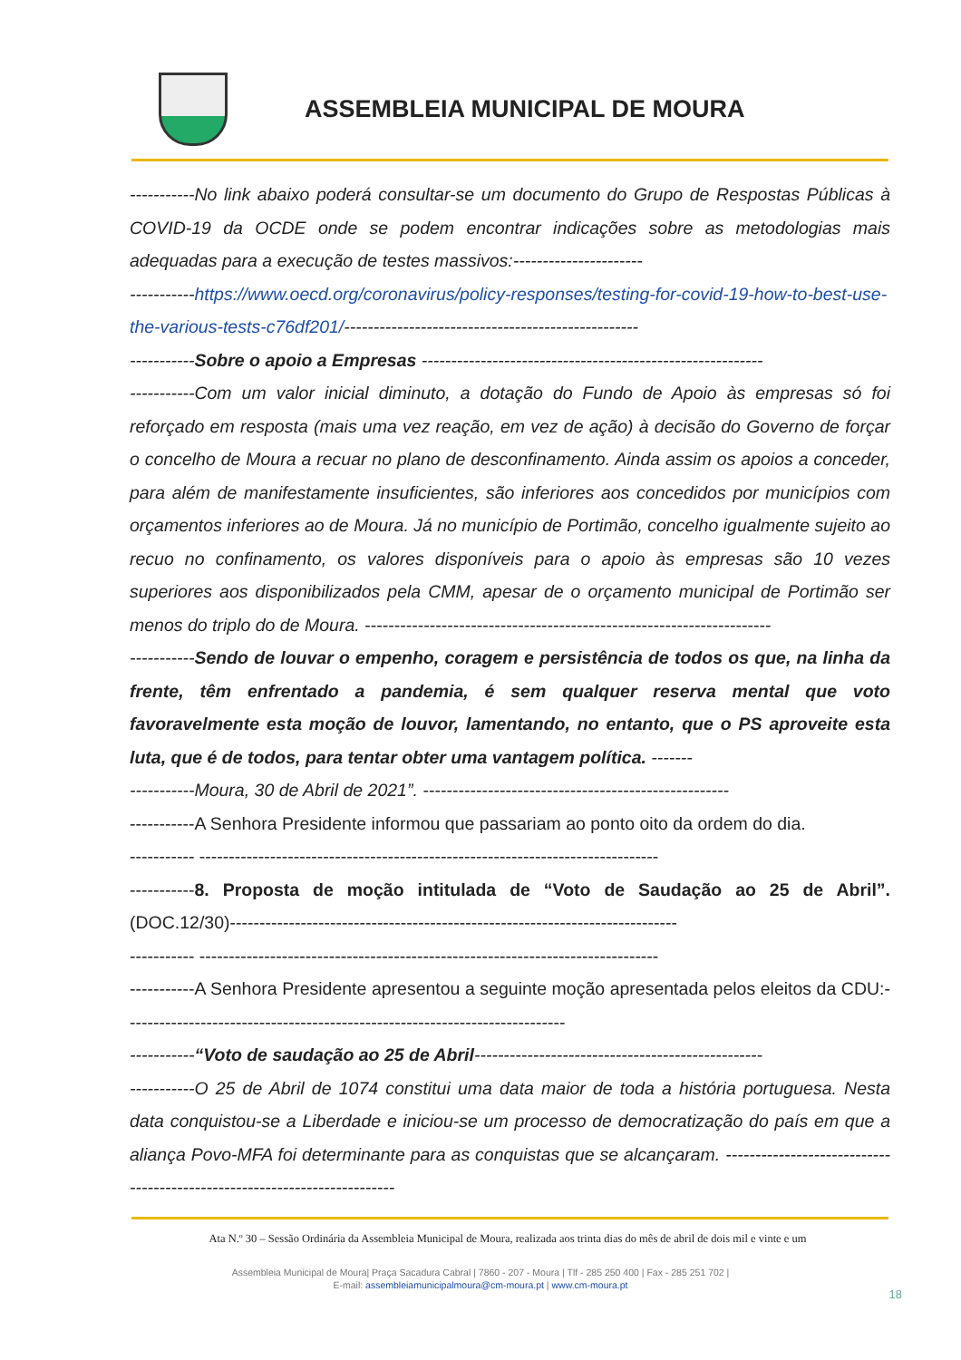ASSEMBLEIA MUNICIPAL DE MOURA
-----------No link abaixo poderá consultar-se um documento do Grupo de Respostas Públicas à COVID-19 da OCDE onde se podem encontrar indicações sobre as metodologias mais adequadas para a execução de testes massivos:----------------------
-----------https://www.oecd.org/coronavirus/policy-responses/testing-for-covid-19-how-to-best-use-the-various-tests-c76df201/--------------------------------------------------
-----------Sobre o apoio a Empresas ----------------------------------------------------------
-----------Com um valor inicial diminuto, a dotação do Fundo de Apoio às empresas só foi reforçado em resposta (mais uma vez reação, em vez de ação) à decisão do Governo de forçar o concelho de Moura a recuar no plano de desconfinamento. Ainda assim os apoios a conceder, para além de manifestamente insuficientes, são inferiores aos concedidos por municípios com orçamentos inferiores ao de Moura. Já no município de Portimão, concelho igualmente sujeito ao recuo no confinamento, os valores disponíveis para o apoio às empresas são 10 vezes superiores aos disponibilizados pela CMM, apesar de o orçamento municipal de Portimão ser menos do triplo do de Moura. ---------------------------------------------------------------------
-----------Sendo de louvar o empenho, coragem e persistência de todos os que, na linha da frente, têm enfrentado a pandemia, é sem qualquer reserva mental que voto favoravelmente esta moção de louvor, lamentando, no entanto, que o PS aproveite esta luta, que é de todos, para tentar obter uma vantagem política. -------
-----------Moura, 30 de Abril de 2021”. ----------------------------------------------------
-----------A Senhora Presidente informou que passariam ao ponto oito da ordem do dia.
----------- ------------------------------------------------------------------------------
-----------8. Proposta de moção intitulada de “Voto de Saudação ao 25 de Abril”. (DOC.12/30)----------------------------------------------------------------------------
----------- ------------------------------------------------------------------------------
-----------A Senhora Presidente apresentou a seguinte moção apresentada pelos eleitos da CDU:---------------------------------------------------------------------------
-----------“Voto de saudação ao 25 de Abril-------------------------------------------------
-----------O 25 de Abril de 1074 constitui uma data maior de toda a história portuguesa. Nesta data conquistou-se a Liberdade e iniciou-se um processo de democratização do país em que a aliança Povo-MFA foi determinante para as conquistas que se alcançaram. -------------------------------------------------------------------------
Ata N.º 30 – Sessão Ordinária da Assembleia Municipal de Moura, realizada aos trinta dias do mês de abril de dois mil e vinte e um
Assembleia Municipal de Moura| Praça Sacadura Cabral | 7860 - 207 - Moura | Tlf - 285 250 400 | Fax - 285 251 702 |
E-mail: assembleiamunicipalmoura@cm-moura.pt | www.cm-moura.pt
18